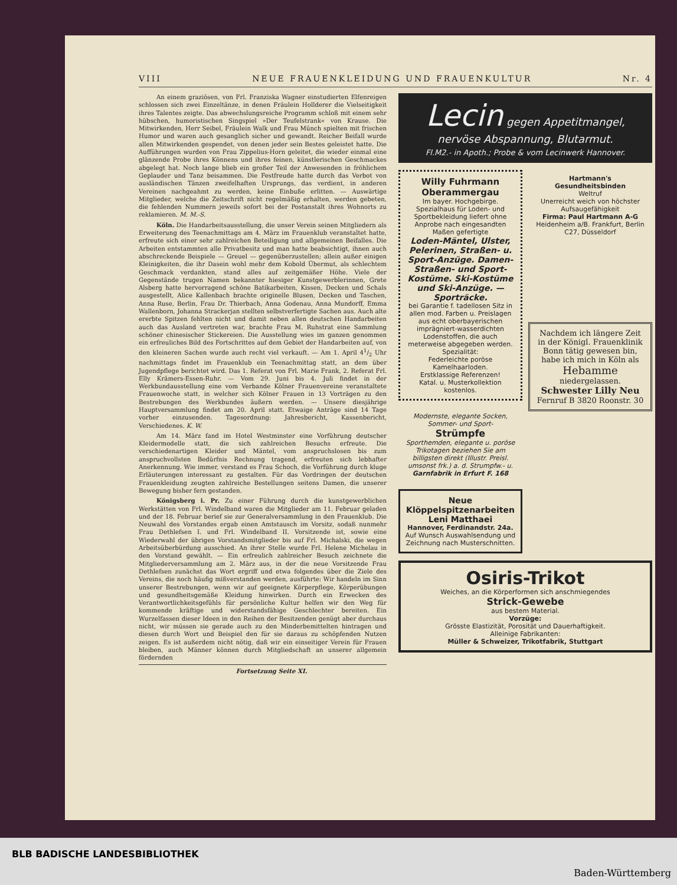VIII NEUE FRAUENKLEIDUNG UND FRAUENKULTUR Nr. 4
An einem graziösen, von Frl. Franziska Wagner einstudierten Elfenreigen schlossen sich zwei Einzeltänze, in denen Fräulein Hollderer die Vielseitigkeit ihres Talentes zeigte. Das abwechslungsreiche Programm schloß mit einem sehr hübschen, humoristischen Singspiel »Der Teufelstrank« von Krause. Die Mitwirkenden, Herr Seibel, Fräulein Walk und Frau Münch spielten mit frischen Humor und waren auch gesanglich sicher und gewandt. Reicher Beifall wurde allen Mitwirkenden gespendet, von denen jeder sein Bestes geleistet hatte. Die Aufführungen wurden von Frau Zippelius-Horn geleitet, die wieder einmal eine glänzende Probe ihres Könnens und ihres feinen, künstlerischen Geschmackes abgelegt hat. Noch lange blieb ein großer Teil der Anwesenden in fröhlichem Geplauder und Tanz beisammen. Die Festfreude hatte durch das Verbot von ausländischen Tänzen zweifelhaften Ursprungs, das verdient, in anderen Vereinen nachgeahmt zu werden, keine Einbuße erlitten. — Auswärtige Mitglieder, welche die Zeitschrift nicht regelmäßig erhalten, werden gebeten, die fehlenden Nummern jeweils sofort bei der Postanstalt ihres Wohnorts zu reklamieren. M. M.-S.
Köln. Die Handarbeitsausstellung, die unser Verein seinen Mitgliedern als Erweiterung des Teenachmittags am 4. März im Frauenklub veranstaltet hatte, erfreute sich einer sehr zahlreichen Beteiligung und allgemeinen Beifalles. Die Arbeiten entstammten alle Privatbesitz und man hatte beabsichtigt, ihnen auch abschreckende Beispiele — Greuel — gegenüberzustellen; allein außer einigen Kleinigkeiten, die ihr Dasein wohl mehr dem Kobold Übermut, als schlechtem Geschmack verdankten, stand alles auf zeitgemäßer Höhe. Viele der Gegenstände trugen Namen bekannter hiesiger Kunstgewerblerinnen, Grete Alsberg hatte hervorragend schöne Batikarbeiten, Kissen, Decken und Schals ausgestellt, Alice Kallenbach brachte originelle Blusen, Decken und Taschen, Anna Ruse, Berlin, Frau Dr. Thierbach, Anna Godenau, Anna Mundorff, Emma Wallenborn, Johanna Strackerjan stellten selbstverfertigte Sachen aus. Auch alte ererbte Spitzen fehlten nicht und damit neben allen deutschen Handarbeiten auch das Ausland vertreten war, brachte Frau M. Ruhstrat eine Sammlung schöner chinesischer Stickereien. Die Ausstellung wies im ganzen genommen ein erfreuliches Bild des Fortschrittes auf dem Gebiet der Handarbeiten auf, von den kleineren Sachen wurde auch recht viel verkauft. — Am 1. April 41/2 Uhr nachmittags findet im Frauenklub ein Teenachmittag statt, an dem über Jugendpflege berichtet wird. Das 1. Referat von Frl. Marie Frank, 2. Referat Frl. Elly Krämers-Essen-Ruhr. — Vom 29. Juni bis 4. Juli findet in der Werkbundausstellung eine vom Verbande Kölner Frauenvereine veranstaltete Frauenwoche statt, in welcher sich Kölner Frauen in 13 Vorträgen zu den Bestrebungen des Werkbundes äußern werden. — Unsere diesjährige Hauptversammlung findet am 20. April statt. Etwaige Anträge sind 14 Tage vorher einzusenden. Tagesordnung: Jahresbericht, Kassenbericht, Verschiedenes. K. W.
Am 14. März fand im Hotel Westminster eine Vorführung deutscher Kleidermodelle statt, die sich zahlreichen Besuchs erfreute. Die verschiedenartigen Kleider und Mäntel, vom anspruchslosen bis zum anspruchvollsten Bedürfnis Rechnung tragend, erfreuten sich lebhafter Anerkennung. Wie immer, verstand es Frau Schoch, die Vorführung durch kluge Erläuterungen interessant zu gestalten. Für das Vordringen der deutschen Frauenkleidung zeugten zahlreiche Bestellungen seitens Damen, die unserer Bewegung bisher fern gestanden.
Königsberg i. Pr. Zu einer Führung durch die kunstgewerblichen Werkstätten von Frl. Windelband waren die Mitglieder am 11. Februar geladen und der 18. Februar berief sie zur Generalversammlung in den Frauenklub. Die Neuwahl des Vorstandes ergab einen Amtstausch im Vorsitz, sodaß nunmehr Frau Dethlefsen I. und Frl. Windelband II. Vorsitzende ist, sowie eine Wiederwahl der übrigen Vorstandsmitglieder bis auf Frl. Michalski, die wegen Arbeitsüberbürdung ausschied. An ihrer Stelle wurde Frl. Helene Michelau in den Vorstand gewählt. — Ein erfreulich zahlreicher Besuch zeichnete die Mitgliederversammlung am 2. März aus, in der die neue Vorsitzende Frau Dethlefsen zunächst das Wort ergriff und etwa folgendes über die Ziele des Vereins, die noch häufig mißverstanden werden, ausführte: Wir handeln im Sinn unserer Bestrebungen, wenn wir auf geeignete Körperpflege, Körperübungen und gesundheitsgemäße Kleidung hinwirken. Durch ein Erwecken des Verantwortlichkeitsgefühls für persönliche Kultur helfen wir den Weg für kommende kräftige und widerstandsfähige Geschlechter bereiten. Ein Wurzelfassen dieser Ideen in den Reihen der Besitzenden genügt aber durchaus nicht, wir müssen sie gerade auch zu den Minderbemittelten hintragen und diesen durch Wort und Beispiel den für sie daraus zu schöpfenden Nutzen zeigen. Es ist außerdem nicht nötig, daß wir ein einseitiger Verein für Frauen bleiben, auch Männer können durch Mitgliedschaft an unserer allgemein fördernden
Fortsetzung Seite XI.
Lecin gegen Appetitmangel, nervöse Abspannung, Blutarmut.
Fl.M2.- in Apoth.; Probe & vom Lecinwerk Hannover.
Willy Fuhrmann
Oberammergau
Im bayer. Hochgebirge.
Spezialhaus für Loden- und Sportbekleidung liefert ohne Anprobe nach eingesandten Maßen gefertigte
Loden-Mäntel, Ulster, Pelerinen, Straßen- u. Sport-Anzüge. Damen-Straßen- und Sport-Kostüme. Ski-Kostüme und Ski-Anzüge. — Sporträcke.
bei Garantie f. tadellosen Sitz in allen mod. Farben u. Preislagen aus echt oberbayerischen imprägniert-wasserdichten Lodenstoffen, die auch meterweise abgegeben werden.
Spezialität:
Federleichte poröse Kamelhaarloden.
Erstklassige Referenzen!
Katal. u. Musterkollektion kostenlos.
Modernste, elegante Socken, Sommer- und Sport-
Strümpfe
Sporthemden, elegante u. poröse Trikotagen beziehen Sie am billigsten direkt (Illustr. Preisl. umsonst frk.) a. d. Strumpfw.- u.
Garnfabrik in Erfurt F. 168
Neue Klöppelspitzenarbeiten Leni Matthaei
Hannover, Ferdinandstr. 24a.
Auf Wunsch Auswahlsendung und Zeichnung nach Musterschnitten.
Hartmann's Gesundheitsbinden
Weltruf
Unerreicht weich von höchster Aufsaugefähigkeit
Firma: Paul Hartmann A-G
Heidenheim a/B. Frankfurt, Berlin C27, Düsseldorf
Nachdem ich längere Zeit in der Königl. Frauenklinik Bonn tätig gewesen bin, habe ich mich in Köln als
Hebamme
niedergelassen.
Schwester Lilly Neu
Fernruf B 3820 Roonstr. 30
Osiris-Trikot
Weiches, an die Körperformen sich anschmiegendes
Strick-Gewebe
aus bestem Material.
Vorzüge:
Grösste Elastizität, Porosität und Dauerhaftigkeit.
Alleinige Fabrikanten:
Müller & Schweizer, Trikotfabrik, Stuttgart
BLB BADISCHE LANDESBIBLIOTHEK
Baden-Württemberg